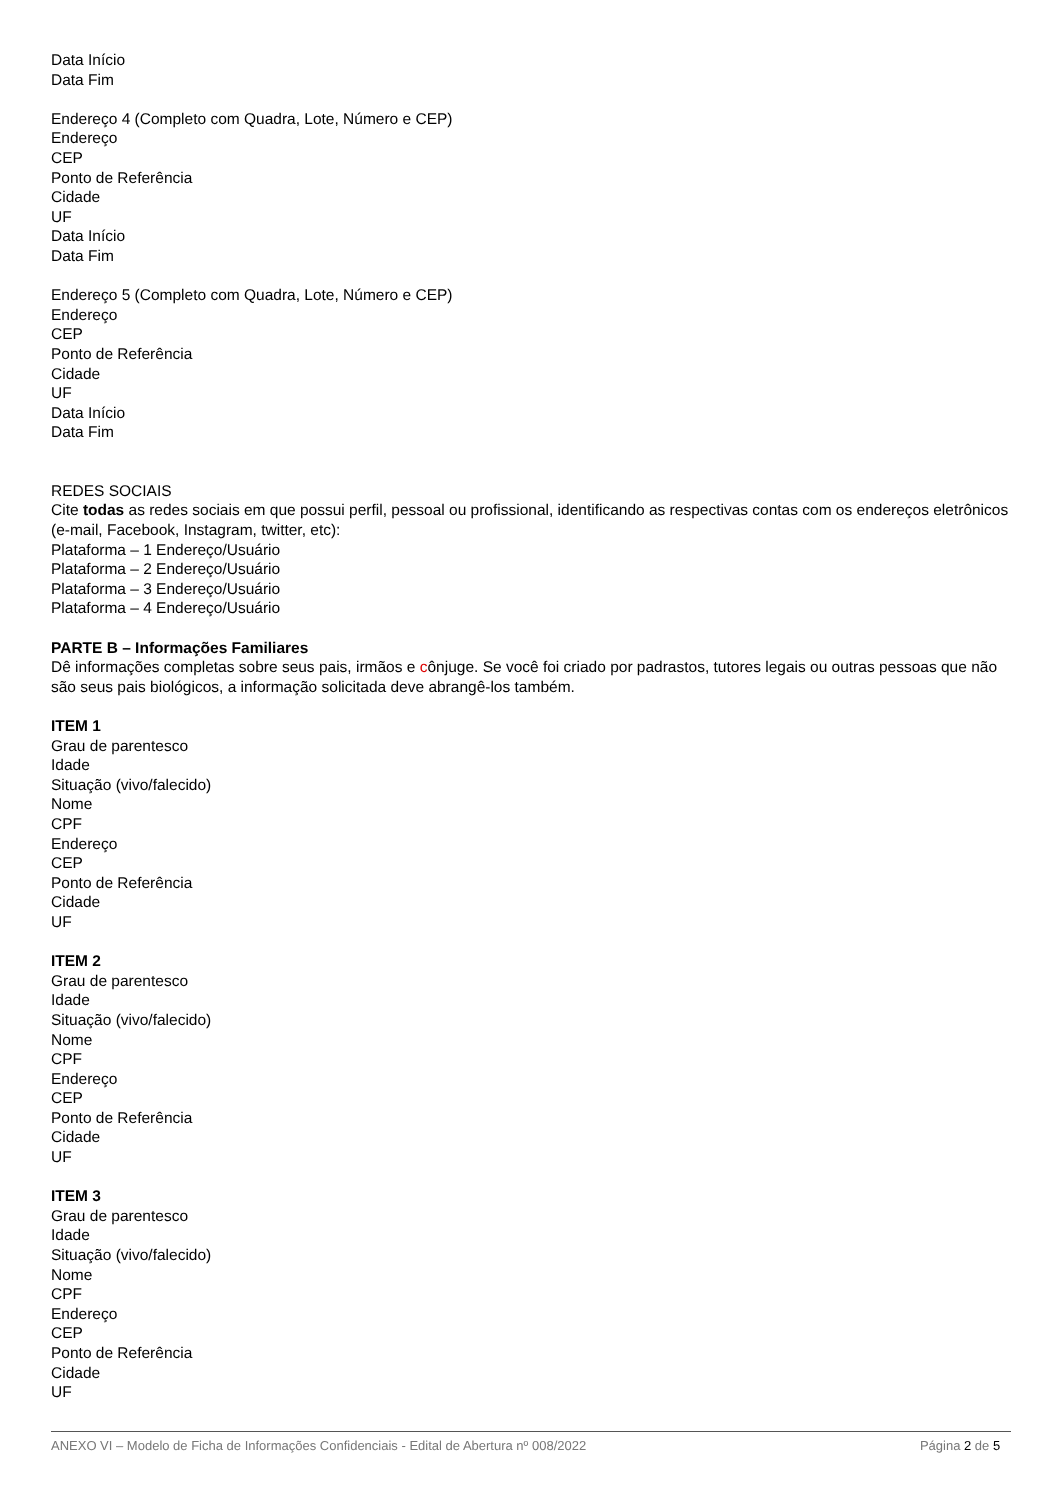Data Início
Data Fim
Endereço 4 (Completo com Quadra, Lote, Número e CEP)
Endereço
CEP
Ponto de Referência
Cidade
UF
Data Início
Data Fim
Endereço 5 (Completo com Quadra, Lote, Número e CEP)
Endereço
CEP
Ponto de Referência
Cidade
UF
Data Início
Data Fim
REDES SOCIAIS
Cite todas as redes sociais em que possui perfil, pessoal ou profissional, identificando as respectivas contas com os endereços eletrônicos (e-mail, Facebook, Instagram, twitter, etc):
Plataforma – 1 Endereço/Usuário
Plataforma – 2 Endereço/Usuário
Plataforma – 3 Endereço/Usuário
Plataforma – 4 Endereço/Usuário
PARTE B – Informações Familiares
Dê informações completas sobre seus pais, irmãos e cônjuge. Se você foi criado por padrastos, tutores legais ou outras pessoas que não são seus pais biológicos, a informação solicitada deve abrangê-los também.
ITEM 1
Grau de parentesco
Idade
Situação (vivo/falecido)
Nome
CPF
Endereço
CEP
Ponto de Referência
Cidade
UF
ITEM 2
Grau de parentesco
Idade
Situação (vivo/falecido)
Nome
CPF
Endereço
CEP
Ponto de Referência
Cidade
UF
ITEM 3
Grau de parentesco
Idade
Situação (vivo/falecido)
Nome
CPF
Endereço
CEP
Ponto de Referência
Cidade
UF
ANEXO VI – Modelo de Ficha de Informações Confidenciais - Edital de Abertura nº 008/2022 Página 2 de 5